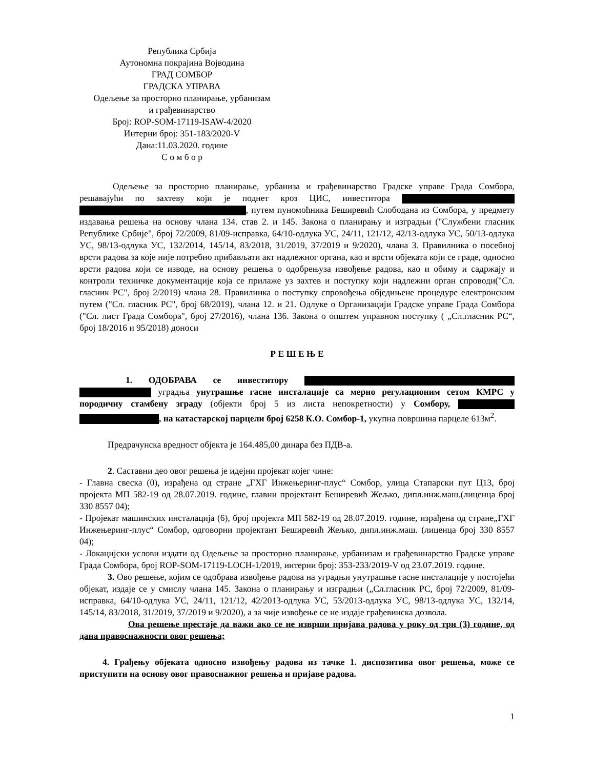Република Србија
Аутономна покрајина Војводина
ГРАД СОМБОР
ГРАДСКА УПРАВА
Одељење за просторно планирање, урбанизам
и грађевинарство
Број: ROP-SOM-17119-ISAW-4/2020
Интерни број: 351-183/2020-V
Дана:11.03.2020. године
С о м б о р
Одељење за просторно планирање, урбаниза и грађевинарство Градске управе Града Сомбора, решавајући по захтеву који је поднет кроз ЦИС, инвеститора , путем пуномоћника Беширевић Слободана из Сомбора, у предмету издавања решења на основу члана 134. став 2. и 145. Закона о планирању и изградњи ("Службени гласник Републике Србије", број 72/2009, 81/09-исправка, 64/10-одлука УС, 24/11, 121/12, 42/13-одлука УС, 50/13-одлука УС, 98/13-одлука УС, 132/2014, 145/14, 83/2018, 31/2019, 37/2019 и 9/2020), члана 3. Правилника о посебној врсти радова за које није потребно прибављати акт надлежног органа, као и врсти објеката који се граде, односно врсти радова који се изводе, на основу решења о одобрењуза извођење радова, као и обиму и садржају и контроли техничке документације која се прилаже уз захтев и поступку који надлежни орган спроводи("Сл. гласник РС", број 2/2019) члана 28. Правилника о поступку спровођења обједињене процедуре електронским путем ("Сл. гласник РС", број 68/2019), члана 12. и 21. Одлуке о Организацији Градске управе Града Сомбора ("Сл. лист Града Сомбора", број 27/2016), члана 136. Закона о општем управном поступку ( „Сл.гласник РС“, број 18/2016 и 95/2018) доноси
Р Е Ш Е Њ Е
1. ОДОБРАВА се инвеститору уградња унутрашње гасне инсталације са мерно регулационим сетом КМРС у породичну стамбену зграду (објекти број 5 из листа непокретности) у Сомбору, , на катастарској парцели број 6258 К.О. Сомбор-1, укупна површина парцеле 613м<sup>2</sup>.
Предрачунска вредност објекта је 164.485,00 динара без ПДВ-а.
2. Саставни део овог решења је идејни пројекат којег чине:
- Главна свеска (0), израђена од стране „ГХГ Инжењеринг-плус“ Сомбор, улица Стапарски пут Ц13, број пројекта МП 582-19 од 28.07.2019. године, главни пројектант Беширевић Жељко, дипл.инж.маш.(лиценца број 330 8557 04);
- Пројекат машинских инсталација (6), број пројекта МП 582-19 од 28.07.2019. године, израђена од стране„ГХГ Инжењеринг-плус“ Сомбор, одговорни пројектант Беширевић Жељко, дипл.инж.маш. (лиценца број 330 8557 04);
- Локацијски услови издати од Одељење за просторно планирање, урбанизам и грађевинарство Градске управе Града Сомбора, број ROP-SOM-17119-LOCH-1/2019, интерни број: 353-233/2019-V од 23.07.2019. године.
3. Ово решење, којим се одобрава извођење радова на уградњи унутрашње гасне инсталације у постојећи објекат, издаје се у смислу члана 145. Закона о планирању и изградњи („Сл.гласник РС, број 72/2009, 81/09-исправка, 64/10-одлука УС, 24/11, 121/12, 42/2013-одлука УС, 53/2013-одлука УС, 98/13-одлука УС, 132/14, 145/14, 83/2018, 31/2019, 37/2019 и 9/2020), а за чије извођење се не издаје грађевинска дозвола.
Ова решење престаје да важи ако се не изврши пријава радова у року од три (3) године, од дана правоснажности овог решења;
4. Грађењу објеката односно извођењу радова из тачке 1. диспозитива овог решења, може се приступити на основу овог правоснажног решења и пријаве радова.
1